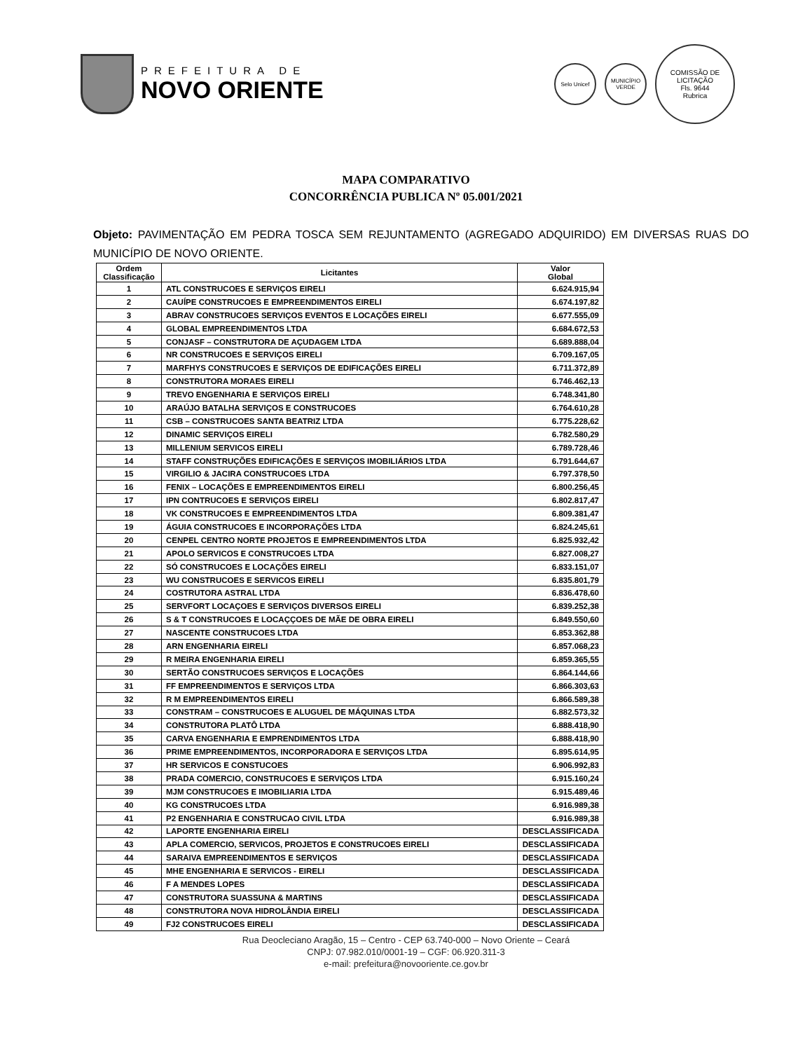PREFEITURA DE
NOVO ORIENTE
Selo Unicef
MUNICÍPIO VERDE
COMISSÃO DE LICITAÇÃO
Fls. 9644
Rubrica
MAPA COMPARATIVO
CONCORRÊNCIA PUBLICA Nº 05.001/2021
Objeto: PAVIMENTAÇÃO EM PEDRA TOSCA SEM REJUNTAMENTO (AGREGADO ADQUIRIDO) EM DIVERSAS RUAS DO MUNICÍPIO DE NOVO ORIENTE.
| Ordem Classificação | Licitantes | Valor Global |
| --- | --- | --- |
| 1 | ATL CONSTRUCOES E SERVIÇOS EIRELI | 6.624.915,94 |
| 2 | CAUÍPE CONSTRUCOES E EMPREENDIMENTOS EIRELI | 6.674.197,82 |
| 3 | ABRAV CONSTRUCOES SERVIÇOS EVENTOS E LOCAÇÕES EIRELI | 6.677.555,09 |
| 4 | GLOBAL EMPREENDIMENTOS LTDA | 6.684.672,53 |
| 5 | CONJASF – CONSTRUTORA DE AÇUDAGEM LTDA | 6.689.888,04 |
| 6 | NR CONSTRUCOES E SERVIÇOS EIRELI | 6.709.167,05 |
| 7 | MARFHYS CONSTRUCOES E SERVIÇOS DE EDIFICAÇÕES EIRELI | 6.711.372,89 |
| 8 | CONSTRUTORA MORAES EIRELI | 6.746.462,13 |
| 9 | TREVO ENGENHARIA E SERVIÇOS EIRELI | 6.748.341,80 |
| 10 | ARAÚJO BATALHA SERVIÇOS E CONSTRUCOES | 6.764.610,28 |
| 11 | CSB – CONSTRUCOES SANTA BEATRIZ LTDA | 6.775.228,62 |
| 12 | DINAMIC SERVIÇOS EIRELI | 6.782.580,29 |
| 13 | MILLENIUM SERVICOS EIRELI | 6.789.728,46 |
| 14 | STAFF CONSTRUÇÕES EDIFICAÇÕES E SERVIÇOS IMOBILIÁRIOS LTDA | 6.791.644,67 |
| 15 | VIRGILIO & JACIRA CONSTRUCOES LTDA | 6.797.378,50 |
| 16 | FENIX – LOCAÇÕES E EMPREENDIMENTOS EIRELI | 6.800.256,45 |
| 17 | IPN CONTRUCOES E SERVIÇOS EIRELI | 6.802.817,47 |
| 18 | VK CONSTRUCOES E EMPREENDIMENTOS LTDA | 6.809.381,47 |
| 19 | ÁGUIA CONSTRUCOES E INCORPORAÇÕES LTDA | 6.824.245,61 |
| 20 | CENPEL CENTRO NORTE PROJETOS E EMPREENDIMENTOS LTDA | 6.825.932,42 |
| 21 | APOLO SERVICOS E CONSTRUCOES LTDA | 6.827.008,27 |
| 22 | SÓ CONSTRUCOES E LOCAÇÕES EIRELI | 6.833.151,07 |
| 23 | WU CONSTRUCOES E SERVICOS EIRELI | 6.835.801,79 |
| 24 | COSTRUTORA ASTRAL LTDA | 6.836.478,60 |
| 25 | SERVFORT LOCAÇOES E SERVIÇOS DIVERSOS EIRELI | 6.839.252,38 |
| 26 | S & T CONSTRUCOES E LOCAÇÇOES DE MÃE DE OBRA EIRELI | 6.849.550,60 |
| 27 | NASCENTE CONSTRUCOES LTDA | 6.853.362,88 |
| 28 | ARN ENGENHARIA EIRELI | 6.857.068,23 |
| 29 | R MEIRA ENGENHARIA EIRELI | 6.859.365,55 |
| 30 | SERTÃO CONSTRUCOES SERVIÇOS E LOCAÇÕES | 6.864.144,66 |
| 31 | FF EMPREENDIMENTOS E SERVIÇOS LTDA | 6.866.303,63 |
| 32 | R M EMPREENDIMENTOS EIRELI | 6.866.589,38 |
| 33 | CONSTRAM – CONSTRUCOES E ALUGUEL DE MÁQUINAS LTDA | 6.882.573,32 |
| 34 | CONSTRUTORA PLATÔ LTDA | 6.888.418,90 |
| 35 | CARVA ENGENHARIA E EMPRENDIMENTOS LTDA | 6.888.418,90 |
| 36 | PRIME EMPREENDIMENTOS, INCORPORADORA E SERVIÇOS LTDA | 6.895.614,95 |
| 37 | HR SERVICOS E CONSTUCOES | 6.906.992,83 |
| 38 | PRADA COMERCIO, CONSTRUCOES E SERVIÇOS LTDA | 6.915.160,24 |
| 39 | MJM CONSTRUCOES E IMOBILIARIA LTDA | 6.915.489,46 |
| 40 | KG CONSTRUCOES LTDA | 6.916.989,38 |
| 41 | P2 ENGENHARIA E CONSTRUCAO CIVIL LTDA | 6.916.989,38 |
| 42 | LAPORTE ENGENHARIA EIRELI | DESCLASSIFICADA |
| 43 | APLA COMERCIO, SERVICOS, PROJETOS E CONSTRUCOES EIRELI | DESCLASSIFICADA |
| 44 | SARAIVA EMPREENDIMENTOS E SERVIÇOS | DESCLASSIFICADA |
| 45 | MHE ENGENHARIA E SERVICOS - EIRELI | DESCLASSIFICADA |
| 46 | F A MENDES LOPES | DESCLASSIFICADA |
| 47 | CONSTRUTORA SUASSUNA & MARTINS | DESCLASSIFICADA |
| 48 | CONSTRUTORA NOVA HIDROLÂNDIA EIRELI | DESCLASSIFICADA |
| 49 | FJ2 CONSTRUCOES EIRELI | DESCLASSIFICADA |
Rua Deocleciano Aragão, 15 – Centro - CEP 63.740-000 – Novo Oriente – Ceará
CNPJ: 07.982.010/0001-19 – CGF: 06.920.311-3
e-mail: prefeitura@novooriente.ce.gov.br